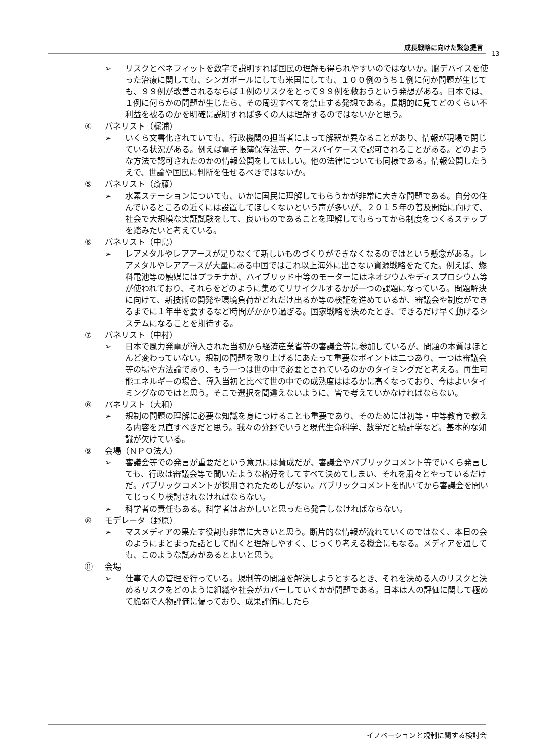成長戦略に向けた緊急提言
13
➢ リスクとベネフィットを数字で説明すれば国民の理解も得られやすいのではないか。脳デバイスを使った治療に関しても、シンガポールにしても米国にしても、１００例のうち１例に何か問題が生じても、９９例が改善されるならば１例のリスクをとって９９例を救おうという発想がある。日本では、１例に何らかの問題が生じたら、その周辺すべてを禁止する発想である。長期的に見てどのくらい不利益を被るのかを明確に説明すれば多くの人は理解するのではないかと思う。
④ パネリスト（梶浦）
➢ いくら文書化されていても、行政機関の担当者によって解釈が異なることがあり、情報が現場で閉じている状況がある。例えば電子帳簿保存法等、ケースバイケースで認可されることがある。どのような方法で認可されたのかの情報公開をしてほしい。他の法律についても同様である。情報公開したうえで、世論や国民に判断を任せるべきではないか。
⑤ パネリスト（斎藤）
➢ 水素ステーションについても、いかに国民に理解してもらうかが非常に大きな問題である。自分の住んでいるところの近くには設置してほしくないという声が多いが、２０１５年の普及開始に向けて、社会で大規模な実証試験をして、良いものであることを理解してもらってから制度をつくるステップを踏みたいと考えている。
⑥ パネリスト（中島）
➢ レアメタルやレアアースが足りなくて新しいものづくりができなくなるのではという懸念がある。レアメタルやレアアースが大量にある中国ではこれ以上海外に出さない資源戦略をたてた。例えば、燃料電池等の触媒にはプラチナが、ハイブリッド車等のモーターにはネオジウムやディスプロシウム等が使われており、それらをどのように集めてリサイクルするかが一つの課題になっている。問題解決に向けて、新技術の開発や環境負荷がどれだけ出るか等の検証を進めているが、審議会や制度ができるまでに１年半を要するなど時間がかかり過ぎる。国家戦略を決めたとき、できるだけ早く動けるシステムになることを期待する。
⑦ パネリスト（中村）
➢ 日本で風力発電が導入された当初から経済産業省等の審議会等に参加しているが、問題の本質はほとんど変わっていない。規制の問題を取り上げるにあたって重要なポイントは二つあり、一つは審議会等の場や方法論であり、もう一つは世の中で必要とされているのかのタイミングだと考える。再生可能エネルギーの場合、導入当初と比べて世の中での成熟度ははるかに高くなっており、今はよいタイミングなのではと思う。そこで選択を間違えないように、皆で考えていかなければならない。
⑧ パネリスト（大和）
➢ 規制の問題の理解に必要な知識を身につけることも重要であり、そのためには初等・中等教育で教える内容を見直すべきだと思う。我々の分野でいうと現代生命科学、数学だと統計学など。基本的な知識が欠けている。
⑨ 会場（ＮＰＯ法人）
➢ 審議会等での発言が重要だという意見には賛成だが、審議会やパブリックコメント等でいくら発言しても、行政は審議会等で聞いたような格好をしてすべて決めてしまい、それを粛々とやっているだけだ。パブリックコメントが採用されたためしがない。パブリックコメントを聞いてから審議会を開いてじっくり検討されなければならない。
➢ 科学者の責任もある。科学者はおかしいと思ったら発言しなければならない。
⑩ モデレータ（野原）
➢ マスメディアの果たす役割も非常に大きいと思う。断片的な情報が流れていくのではなく、本日の会のようにまとまった話として聞くと理解しやすく、じっくり考える機会にもなる。メディアを通しても、このような試みがあるとよいと思う。
⑪ 会場
➢ 仕事で人の管理を行っている。規制等の問題を解決しようとするとき、それを決める人のリスクと決めるリスクをどのように組織や社会がカバーしていくかが問題である。日本は人の評価に関して極めて脆弱で人物評価に偏っており、成果評価にしたら
イノベーションと規制に関する検討会